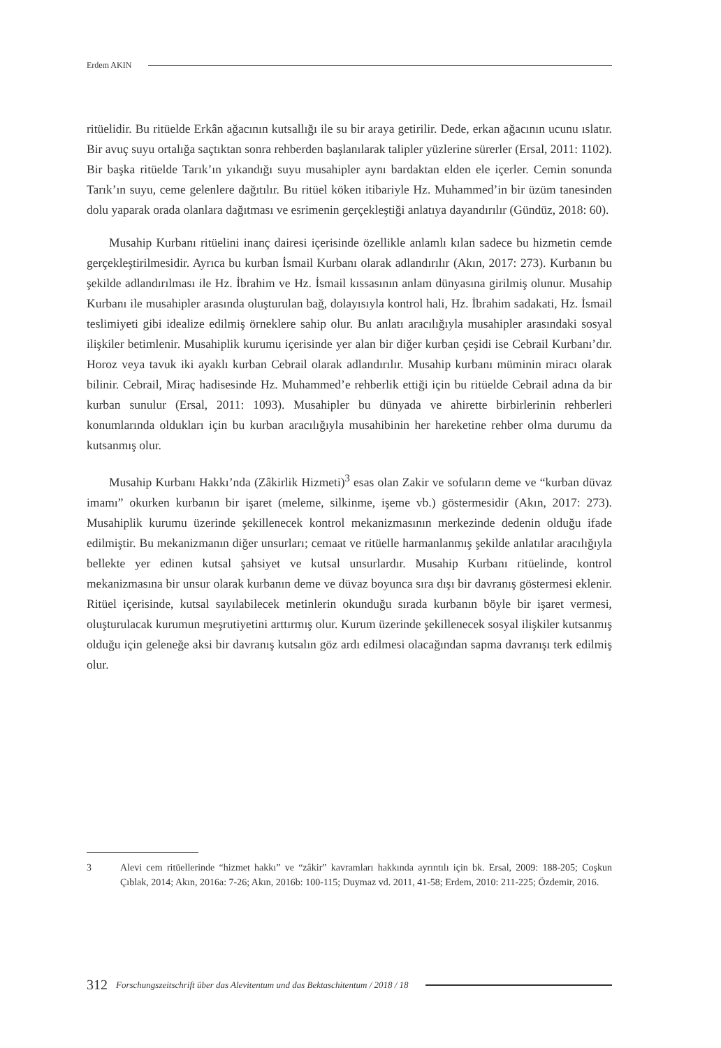Erdem AKIN
ritüelidir. Bu ritüelde Erkân ağacının kutsallığı ile su bir araya getirilir. Dede, erkan ağacının ucunu ıslatır. Bir avuç suyu ortalığa saçtıktan sonra rehberden başlanılarak talipler yüzlerine sürerler (Ersal, 2011: 1102). Bir başka ritüelde Tarık’ın yıkandığı suyu musahipler aynı bardaktan elden ele içerler. Cemin sonunda Tarık’ın suyu, ceme gelenlere dağıtılır. Bu ritüel köken itibariyle Hz. Muhammed’in bir üzüm tanesinden dolu yaparak orada olanlara dağıtması ve esrimenin gerçekleştiği anlatıya dayandırılır (Gündüz, 2018: 60).
Musahip Kurbanı ritüelini inanç dairesi içerisinde özellikle anlamlı kılan sadece bu hizmetin cemde gerçekleştirilmesidir. Ayrıca bu kurban İsmail Kurbanı olarak adlandırılır (Akın, 2017: 273). Kurbanın bu şekilde adlandırılması ile Hz. İbrahim ve Hz. İsmail kıssasının anlam dünyasına girilmiş olunur. Musahip Kurbanı ile musahipler arasında oluşturulan bağ, dolayısıyla kontrol hali, Hz. İbrahim sadakati, Hz. İsmail teslimiyeti gibi idealize edilmiş örneklere sahip olur. Bu anlatı aracılığıyla musahipler arasındaki sosyal ilişkiler betimlenir. Musahiplik kurumu içerisinde yer alan bir diğer kurban çeşidi ise Cebrail Kurbanı’dır. Horoz veya tavuk iki ayaklı kurban Cebrail olarak adlandırılır. Musahip kurbanı müminin miracı olarak bilinir. Cebrail, Miraç hadisesinde Hz. Muhammed’e rehberlik ettiği için bu ritüelde Cebrail adına da bir kurban sunulur (Ersal, 2011: 1093). Musahipler bu dünyada ve ahirette birbirlerinin rehberleri konumlarında oldukları için bu kurban aracılığıyla musahibinin her hareketine rehber olma durumu da kutsanmış olur.
Musahip Kurbanı Hakkı’nda (Zâkirlik Hizmeti)<sup>3</sup> esas olan Zakir ve sofuların deme ve “kurban düvaz imamı” okurken kurbanın bir işaret (meleme, silkinme, işeme vb.) göstermesidir (Akın, 2017: 273). Musahiplik kurumu üzerinde şekillenecek kontrol mekanizmasının merkezinde dedenin olduğu ifade edilmiştir. Bu mekanizmanın diğer unsurları; cemaat ve ritüelle harmanlanmış şekilde anlatılar aracılığıyla bellekte yer edinen kutsal şahsiyet ve kutsal unsurlardır. Musahip Kurbanı ritüelinde, kontrol mekanizmasına bir unsur olarak kurbanın deme ve düvaz boyunca sıra dışı bir davranış göstermesi eklenir. Ritüel içerisinde, kutsal sayılabilecek metinlerin okunduğu sırada kurbanın böyle bir işaret vermesi, oluşturulacak kurumun meşrutiyetini arttırmış olur. Kurum üzerinde şekillenecek sosyal ilişkiler kutsanmış olduğu için geleneğe aksi bir davranış kutsalın göz ardı edilmesi olacağından sapma davranışı terk edilmiş olur.
3 Alevi cem ritüellerinde “hizmet hakkı” ve “zâkir” kavramları hakkında ayrıntılı için bk. Ersal, 2009: 188-205; Coşkun Çıblak, 2014; Akın, 2016a: 7-26; Akın, 2016b: 100-115; Duymaz vd. 2011, 41-58; Erdem, 2010: 211-225; Özdemir, 2016.
312 Forschungszeitschrift über das Alevitentum und das Bektaschitentum / 2018 / 18